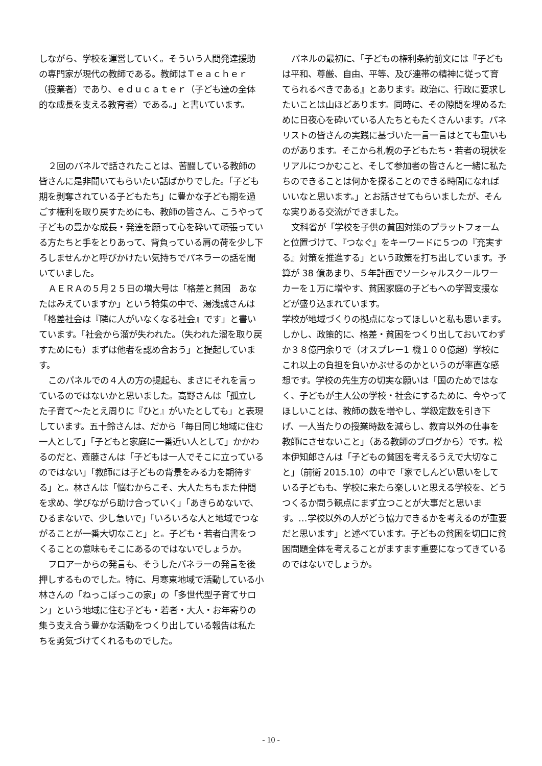しながら、学校を運営していく。そういう人間発達援助の専門家が現代の教師である。教師はＴｅａｃｈｅｒ（授業者）であり、ｅｄｕｃａｔｅｒ（子ども達の全体的な成長を支える教育者）である。」と書いています。
２回のパネルで話されたことは、苦闘している教師の皆さんに是非聞いてもらいたい話ばかりでした。「子ども期を剥奪されている子どもたち」に豊かな子ども期を過ごす権利を取り戻すためにも、教師の皆さん、こうやって子どもの豊かな成長・発達を願って心を砕いて頑張っている方たちと手をとりあって、背負っている肩の荷を少し下ろしませんかと呼びかけたい気持ちでパネラーの話を聞いていました。
ＡＥＲＡの５月２５日の増大号は「格差と貧困　あなたはみえていますか」という特集の中で、湯浅誠さんは「格差社会は『隣に人がいなくなる社会』です」と書いています。「社会から溜が失われた。（失われた溜を取り戻すためにも）まずは他者を認め合おう」と提起しています。
このパネルでの４人の方の提起も、まさにそれを言っているのではないかと思いました。高野さんは「孤立した子育て～たとえ周りに『ひと』がいたとしても」と表現しています。五十鈴さんは、だから「毎日同じ地域に住む一人として」「子どもと家庭に一番近い人として」かかわるのだと、斎藤さんは「子どもは一人でそこに立っているのではない」「教師には子どもの背景をみる力を期待する」と。林さんは「悩むからこそ、大人たちもまた仲間を求め、学びながら助け合っていく」「あきらめないで、ひるまないで、少し急いで」「いろいろな人と地域でつながることが一番大切なこと」と。子ども・若者白書をつくることの意味もそこにあるのではないでしょうか。
フロアーからの発言も、そうしたパネラーの発言を後押しするものでした。特に、月寒東地域で活動している小林さんの「ねっこぼっこの家」の「多世代型子育てサロン」という地域に住む子ども・若者・大人・お年寄りの集う支え合う豊かな活動をつくり出している報告は私たちを勇気づけてくれるものでした。
パネルの最初に、「子どもの権利条約前文には『子どもは平和、尊厳、自由、平等、及び連帯の精神に従って育てられるべきである』とあります。政治に、行政に要求したいことは山ほどあります。同時に、その隙間を埋めるために日夜心を砕いている人たちともたくさんいます。パネリストの皆さんの実践に基づいた一言一言はとても重いものがあります。そこから札幌の子どもたち・若者の現状をリアルにつかむこと、そして参加者の皆さんと一緒に私たちのできることは何かを探ることのできる時間になればいいなと思います。」とお話させてもらいましたが、そんな実りある交流ができました。
文科省が「学校を子供の貧困対策のプラットフォームと位置づけて、『つなぐ』をキーワードに５つの『充実する』対策を推進する」という政策を打ち出しています。予算が 38 億あまり、５年計画でソーシャルスクールワーカーを１万に増やす、貧困家庭の子どもへの学習支援などが盛り込まれています。
学校が地域づくりの拠点になってほしいと私も思います。しかし、政策的に、格差・貧困をつくり出しておいてわずか３８億円余りで（オスプレー1 機１００億超）学校にこれ以上の負担を負いかぶせるのかというのが率直な感想です。学校の先生方の切実な願いは「国のためではなく、子どもが主人公の学校・社会にするために、今やってほしいことは、教師の数を増やし、学級定数を引き下げ、一人当たりの授業時数を減らし、教育以外の仕事を教師にさせないこと」（ある教師のブログから）です。松本伊知郎さんは「子どもの貧困を考えるうえで大切なこと」（前衛 2015.10）の中で「家でしんどい思いをしている子どもも、学校に来たら楽しいと思える学校を、どうつくるか問う観点にまず立つことが大事だと思います。…学校以外の人がどう協力できるかを考えるのが重要だと思います」と述べています。子どもの貧困を切口に貧困問題全体を考えることがますます重要になってきているのではないでしょうか。
- 10 -